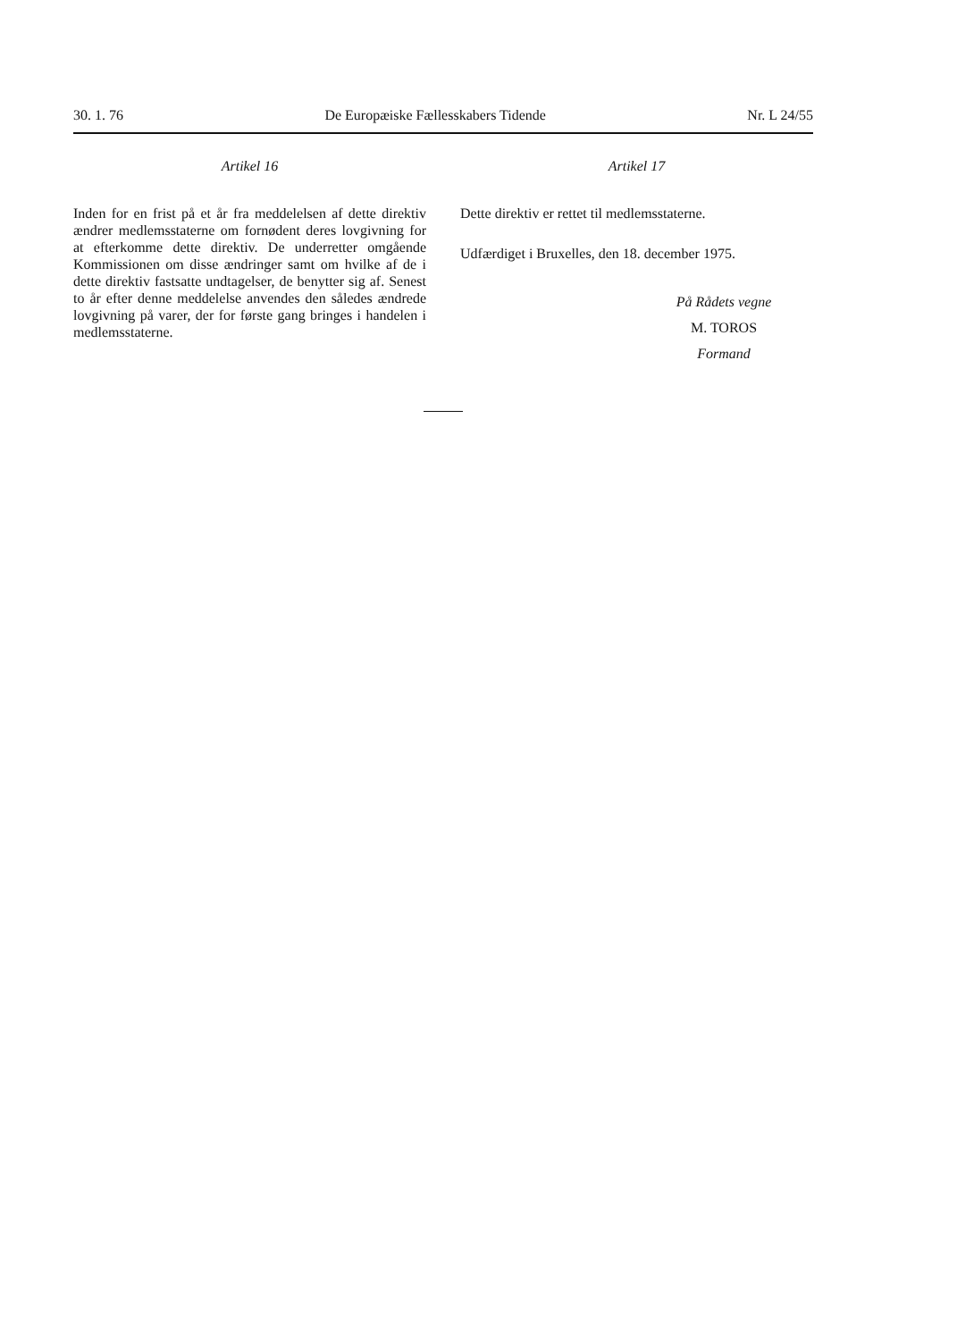30. 1. 76 De Europæiske Fællesskabers Tidende Nr. L 24/55
Artikel 16
Inden for en frist på et år fra meddelelsen af dette direktiv ændrer medlemsstaterne om fornødent deres lovgivning for at efterkomme dette direktiv. De underretter omgående Kommissionen om disse ændringer samt om hvilke af de i dette direktiv fastsatte undtagelser, de benytter sig af. Senest to år efter denne meddelelse anvendes den således ændrede lovgivning på varer, der for første gang bringes i handelen i medlemsstaterne.
Artikel 17
Dette direktiv er rettet til medlemsstaterne.
Udfærdiget i Bruxelles, den 18. december 1975.
På Rådets vegne
M. TOROS
Formand